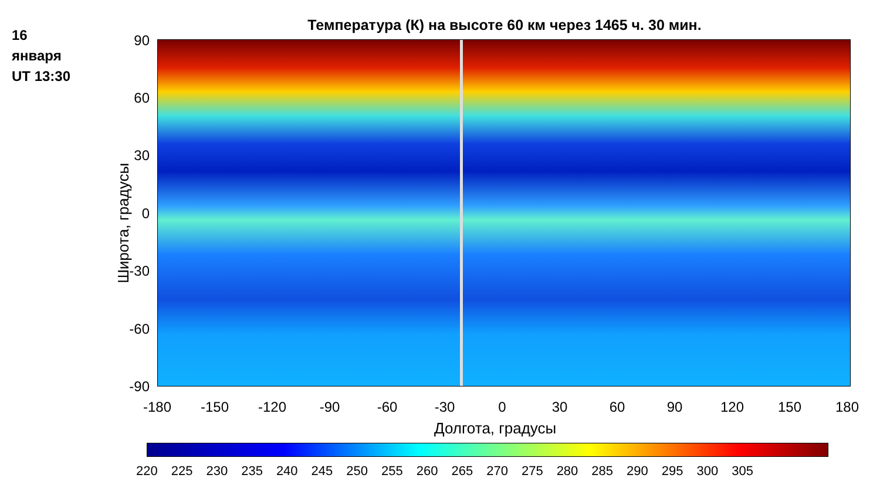16
января
UT 13:30
Температура (К) на высоте 60 км через 1465 ч. 30 мин.
90
60
30
0
-30
-60
-90
Широта, градусы
-180 -150 -120 -90 -60 -30 0 30 60 90 120 150 180
Долгота, градусы
220 225 230 235 240 245 250 255 260 265 270 275 280 285 290 295 300 305